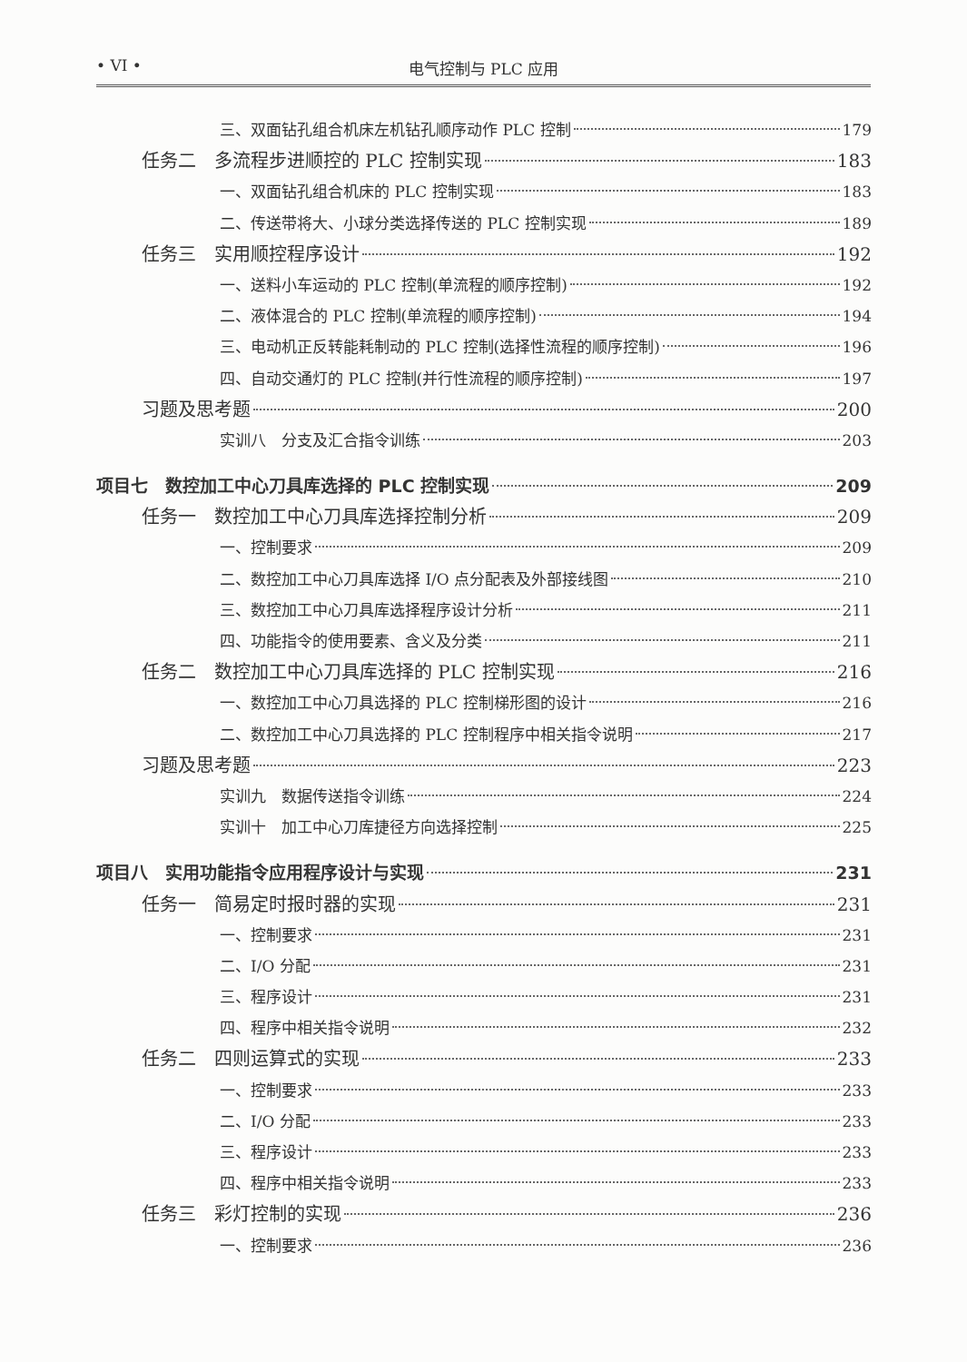• VI • 电气控制与 PLC 应用
三、双面钻孔组合机床左机钻孔顺序动作 PLC 控制 179
任务二　多流程步进顺控的 PLC 控制实现 183
一、双面钻孔组合机床的 PLC 控制实现 183
二、传送带将大、小球分类选择传送的 PLC 控制实现 189
任务三　实用顺控程序设计 192
一、送料小车运动的 PLC 控制(单流程的顺序控制) 192
二、液体混合的 PLC 控制(单流程的顺序控制) 194
三、电动机正反转能耗制动的 PLC 控制(选择性流程的顺序控制) 196
四、自动交通灯的 PLC 控制(并行性流程的顺序控制) 197
习题及思考题 200
实训八　分支及汇合指令训练 203
项目七　数控加工中心刀具库选择的 PLC 控制实现 209
任务一　数控加工中心刀具库选择控制分析 209
一、控制要求 209
二、数控加工中心刀具库选择 I/O 点分配表及外部接线图 210
三、数控加工中心刀具库选择程序设计分析 211
四、功能指令的使用要素、含义及分类 211
任务二　数控加工中心刀具库选择的 PLC 控制实现 216
一、数控加工中心刀具选择的 PLC 控制梯形图的设计 216
二、数控加工中心刀具选择的 PLC 控制程序中相关指令说明 217
习题及思考题 223
实训九　数据传送指令训练 224
实训十　加工中心刀库捷径方向选择控制 225
项目八　实用功能指令应用程序设计与实现 231
任务一　简易定时报时器的实现 231
一、控制要求 231
二、I/O 分配 231
三、程序设计 231
四、程序中相关指令说明 232
任务二　四则运算式的实现 233
一、控制要求 233
二、I/O 分配 233
三、程序设计 233
四、程序中相关指令说明 233
任务三　彩灯控制的实现 236
一、控制要求 236